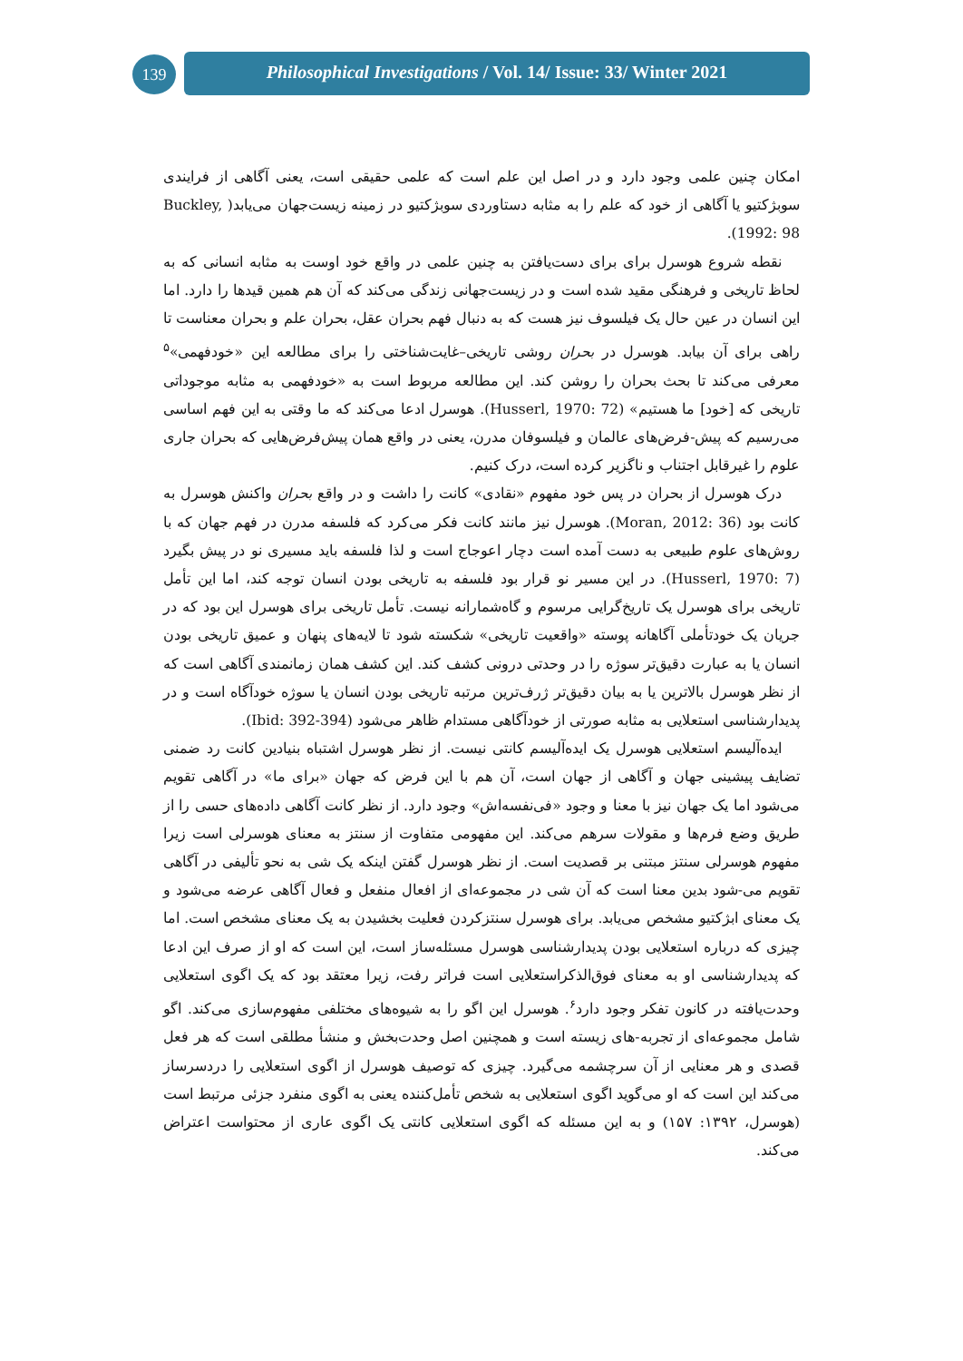139
Philosophical Investigations / Vol. 14/ Issue: 33/ Winter 2021
امکان چنین علمی وجود دارد و در اصل این علم است که علمی حقیقی است، یعنی آگاهی از فرایندی سوبژکتیو یا آگاهی از خود که علم را به مثابه دستاوردی سوبژکتیو در زمینه زیست‌جهان می‌یابد( Buckley, 1992: 98).
نقطه شروع هوسرل برای برای دست‌یافتن به چنین علمی در واقع خود اوست به مثابه انسانی که به لحاظ تاریخی و فرهنگی مقید شده است و در زیست‌جهانی زندگی می‌کند که آن هم همین قیدها را دارد. اما این انسان در عین حال یک فیلسوف نیز هست که به دنبال فهم بحران عقل، بحران علم و بحران معناست تا راهی برای آن بیابد. هوسرل در بحران روشی تاریخی–غایت‌شناختی را برای مطالعه این «خودفهمی»<sup>۵</sup> معرفی می‌کند تا بحث بحران را روشن کند. این مطالعه مربوط است به «خودفهمی به مثابه موجوداتی تاریخی که [خود] ما هستیم» (Husserl, 1970: 72). هوسرل ادعا می‌کند که ما وقتی به این فهم اساسی می‌رسیم که پیش-فرض‌های عالمان و فیلسوفان مدرن، یعنی در واقع همان پیش‌فرض‌هایی که بحران جاری علوم را غیرقابل اجتناب و ناگزیر کرده است، درک کنیم.
درک هوسرل از بحران در پس خود مفهوم «نقادی» کانت را داشت و در واقع بحران واکنش هوسرل به کانت بود (Moran, 2012: 36). هوسرل نیز مانند کانت فکر می‌کرد که فلسفه مدرن در فهم جهان که با روش‌های علوم طبیعی به دست آمده است دچار اعوجاج است و لذا فلسفه باید مسیری نو در پیش بگیرد (Husserl, 1970: 7). در این مسیر نو قرار بود فلسفه به تاریخی بودن انسان توجه کند، اما این تأمل تاریخی برای هوسرل یک تاریخ‌گرایی مرسوم و گاه‌شمارانه نیست. تأمل تاریخی برای هوسرل این بود که در جریان یک خودتأملی آگاهانه پوسته «واقعیت تاریخی» شکسته شود تا لایه‌های پنهان و عمیق تاریخی بودن انسان یا به عبارت دقیق‌تر سوژه را در وحدتی درونی کشف کند. این کشف همان زمانمندی آگاهی است که از نظر هوسرل بالاترین یا به بیان دقیق‌تر ژرف‌ترین مرتبه تاریخی بودن انسان یا سوژه خودآگاه است و در پدیدارشناسی استعلایی به مثابه صورتی از خودآگاهی مستدام ظاهر می‌شود (Ibid: 392-394).
ایده‌آلیسم استعلایی هوسرل یک ایده‌آلیسم کانتی نیست. از نظر هوسرل اشتباه بنیادین کانت رد ضمنی تضایف پیشینی جهان و آگاهی از جهان است، آن هم با این فرض که جهان «برای ما» در آگاهی تقویم می‌شود اما یک جهان نیز با معنا و وجود «فی‌نفسه‌اش» وجود دارد. از نظر کانت آگاهی داده‌های حسی را از طریق وضع فرم‌ها و مقولات سرهم می‌کند. این مفهومی متفاوت از سنتز به معنای هوسرلی است زیرا مفهوم هوسرلی سنتز مبتنی بر قصدیت است. از نظر هوسرل گفتن اینکه یک شی به نحو تألیفی در آگاهی تقویم می-شود بدین معنا است که آن شی در مجموعه‌ای از افعال منفعل و فعال آگاهی عرضه می‌شود و یک معنای ابژکتیو مشخص می‌یابد. برای هوسرل سنتزکردن فعلیت بخشیدن به یک معنای مشخص است. اما چیزی که درباره استعلایی بودن پدیدارشناسی هوسرل مسئله‌ساز است، این است که او از صرف این ادعا که پدیدارشناسی او به معنای فوق‌الذکراستعلایی است فراتر رفت، زیرا معتقد بود که یک اگوی استعلایی وحدت‌یافته در کانون تفکر وجود دارد<sup>۶</sup>. هوسرل این اگو را به شیوه‌های مختلفی مفهوم‌سازی می‌کند. اگو شامل مجموعه‌ای از تجربه-های زیسته است و همچنین اصل وحدت‌بخش و منشأ مطلقی است که هر فعل قصدی و هر معنایی از آن سرچشمه می‌گیرد. چیزی که توصیف هوسرل از اگوی استعلایی را دردسرساز می‌کند این است که او می‌گوید اگوی استعلایی به شخص تأمل‌کننده یعنی به اگوی منفرد جزئی مرتبط است (هوسرل، ۱۳۹۲: ۱۵۷) و به این مسئله که اگوی استعلایی کانتی یک اگوی عاری از محتواست اعتراض می‌کند.